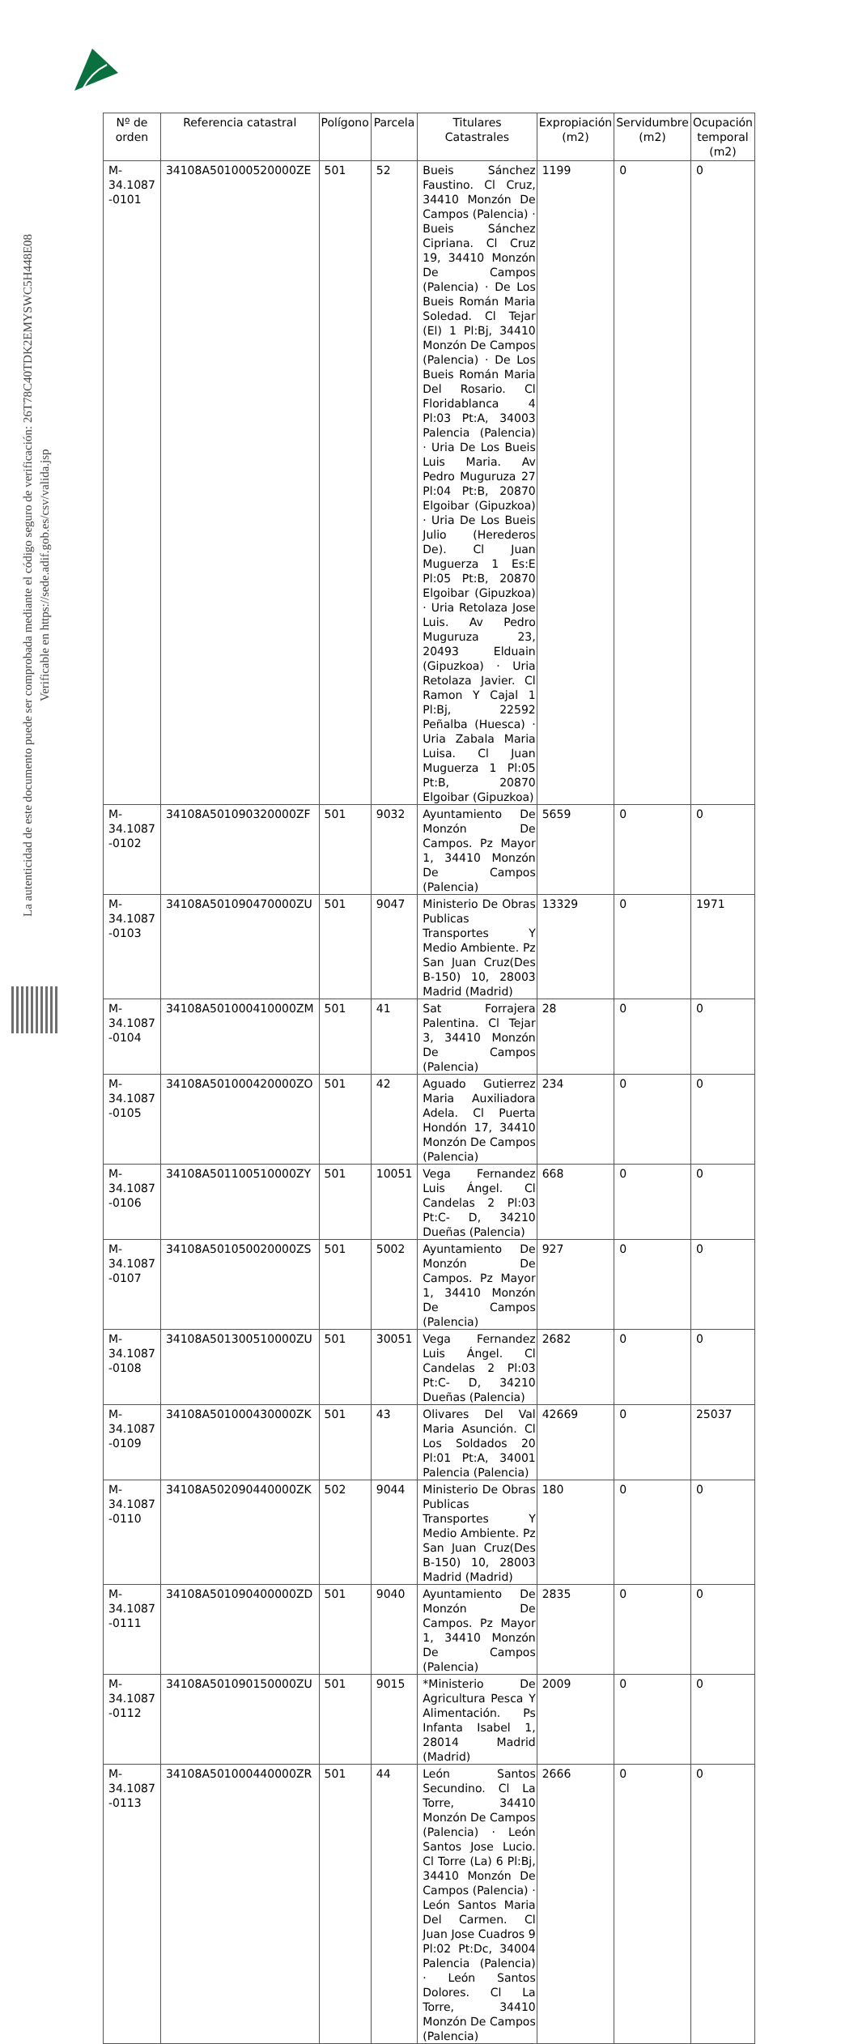La autenticidad de este documento puede ser comprobada mediante el código seguro de verificación: 26T78C40TDK2EMYSWC5H448E08
Verificable en https://sede.adif.gob.es/csv/valida.jsp
| Nº de orden | Referencia catastral | Polígono | Parcela | Titulares Catastrales | Expropiación (m2) | Servidumbre (m2) | Ocupación temporal (m2) |
| --- | --- | --- | --- | --- | --- | --- | --- |
| M-34.1087 -0101 | 34108A501000520000ZE | 501 | 52 | Bueis Sánchez Faustino. Cl Cruz, 34410 Monzón De Campos (Palencia) · Bueis Sánchez Cipriana. Cl Cruz 19, 34410 Monzón De Campos (Palencia) · De Los Bueis Román Maria Soledad. Cl Tejar (El) 1 Pl:Bj, 34410 Monzón De Campos (Palencia) · De Los Bueis Román Maria Del Rosario. Cl Floridablanca 4 Pl:03 Pt:A, 34003 Palencia (Palencia) · Uria De Los Bueis Luis Maria. Av Pedro Muguruza 27 Pl:04 Pt:B, 20870 Elgoibar (Gipuzkoa) · Uria De Los Bueis Julio (Herederos De). Cl Juan Muguerza 1 Es:E Pl:05 Pt:B, 20870 Elgoibar (Gipuzkoa) · Uria Retolaza Jose Luis. Av Pedro Muguruza 23, 20493 Elduain (Gipuzkoa) · Uria Retolaza Javier. Cl Ramon Y Cajal 1 Pl:Bj, 22592 Peñalba (Huesca) · Uria Zabala Maria Luisa. Cl Juan Muguerza 1 Pl:05 Pt:B, 20870 Elgoibar (Gipuzkoa) | 1199 | 0 | 0 |
| M-34.1087 -0102 | 34108A501090320000ZF | 501 | 9032 | Ayuntamiento De Monzón De Campos. Pz Mayor 1, 34410 Monzón De Campos (Palencia) | 5659 | 0 | 0 |
| M-34.1087 -0103 | 34108A501090470000ZU | 501 | 9047 | Ministerio De Obras Publicas Transportes Y Medio Ambiente. Pz San Juan Cruz(Des B-150) 10, 28003 Madrid (Madrid) | 13329 | 0 | 1971 |
| M-34.1087 -0104 | 34108A501000410000ZM | 501 | 41 | Sat Forrajera Palentina. Cl Tejar 3, 34410 Monzón De Campos (Palencia) | 28 | 0 | 0 |
| M-34.1087 -0105 | 34108A501000420000ZO | 501 | 42 | Aguado Gutierrez Maria Auxiliadora Adela. Cl Puerta Hondón 17, 34410 Monzón De Campos (Palencia) | 234 | 0 | 0 |
| M-34.1087 -0106 | 34108A501100510000ZY | 501 | 10051 | Vega Fernandez Luis Ángel. Cl Candelas 2 Pl:03 Pt:C- D, 34210 Dueñas (Palencia) | 668 | 0 | 0 |
| M-34.1087 -0107 | 34108A501050020000ZS | 501 | 5002 | Ayuntamiento De Monzón De Campos. Pz Mayor 1, 34410 Monzón De Campos (Palencia) | 927 | 0 | 0 |
| M-34.1087 -0108 | 34108A501300510000ZU | 501 | 30051 | Vega Fernandez Luis Ángel. Cl Candelas 2 Pl:03 Pt:C- D, 34210 Dueñas (Palencia) | 2682 | 0 | 0 |
| M-34.1087 -0109 | 34108A501000430000ZK | 501 | 43 | Olivares Del Val Maria Asunción. Cl Los Soldados 20 Pl:01 Pt:A, 34001 Palencia (Palencia) | 42669 | 0 | 25037 |
| M-34.1087 -0110 | 34108A502090440000ZK | 502 | 9044 | Ministerio De Obras Publicas Transportes Y Medio Ambiente. Pz San Juan Cruz(Des B-150) 10, 28003 Madrid (Madrid) | 180 | 0 | 0 |
| M-34.1087 -0111 | 34108A501090400000ZD | 501 | 9040 | Ayuntamiento De Monzón De Campos. Pz Mayor 1, 34410 Monzón De Campos (Palencia) | 2835 | 0 | 0 |
| M-34.1087 -0112 | 34108A501090150000ZU | 501 | 9015 | *Ministerio De Agricultura Pesca Y Alimentación. Ps Infanta Isabel 1, 28014 Madrid (Madrid) | 2009 | 0 | 0 |
| M-34.1087 -0113 | 34108A501000440000ZR | 501 | 44 | León Santos Secundino. Cl La Torre, 34410 Monzón De Campos (Palencia) · León Santos Jose Lucio. Cl Torre (La) 6 Pl:Bj, 34410 Monzón De Campos (Palencia) · León Santos Maria Del Carmen. Cl Juan Jose Cuadros 9 Pl:02 Pt:Dc, 34004 Palencia (Palencia) · León Santos Dolores. Cl La Torre, 34410 Monzón De Campos (Palencia) | 2666 | 0 | 0 |